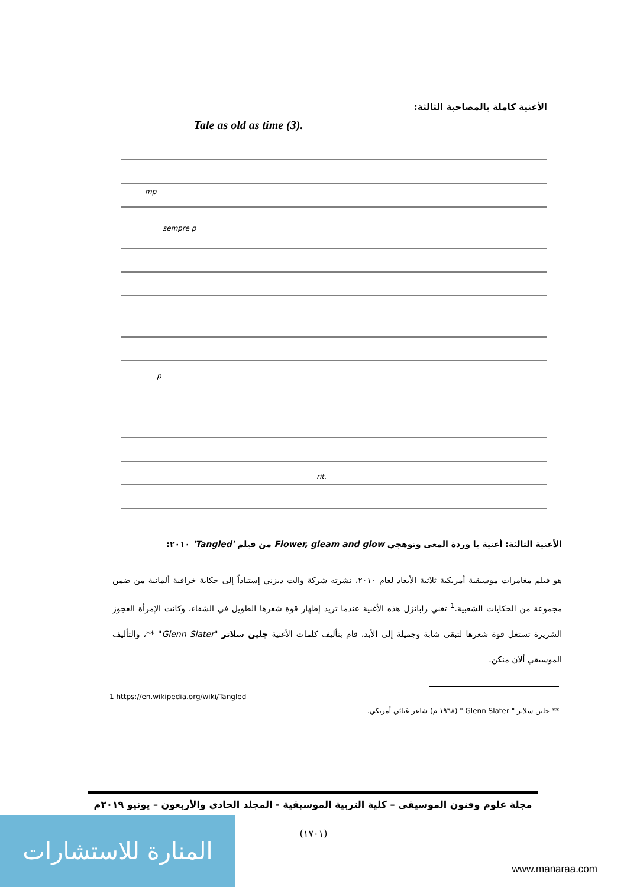الأغنية كاملة بالمصاحبة الثالثة:
Tale as old as time (3).
mp
sempre p
p
rit.
الأغنية الثالثة: أغنية يا وردة المعى وتوهجي Flower, gleam and glow من فيلم 'Tangled' ٢٠١٠:
هو فيلم مغامرات موسيقية أمريكية ثلاثية الأبعاد لعام ٢٠١٠، نشرته شركة والت ديزني إستناداً إلى حكاية خرافية ألمانية من ضمن مجموعة من الحكايات الشعبية.<sup>1</sup> تغني رابانزل هذه الأغنية عندما تريد إظهار قوة شعرها الطويل في الشفاء، وكانت الإمرأة العجوز الشريرة تستغل قوة شعرها لتبقى شابة وجميلة إلى الأبد، قام بتأليف كلمات الأغنية جلين سلاتر "Glenn Slater" **، والتأليف الموسيقي ألان منكن.
1 https://en.wikipedia.org/wiki/Tangled
** جلين سلاتر " Glenn Slater " (١٩٦٨ م) شاعر غنائي أمريكي.
مجلة علوم وفنون الموسيقى – كلية التربية الموسيقية - المجلد الحادي والأربعون – يونيو ٢٠١٩م
(١٧٠١)
المنارة للاستشارات
www.manaraa.com